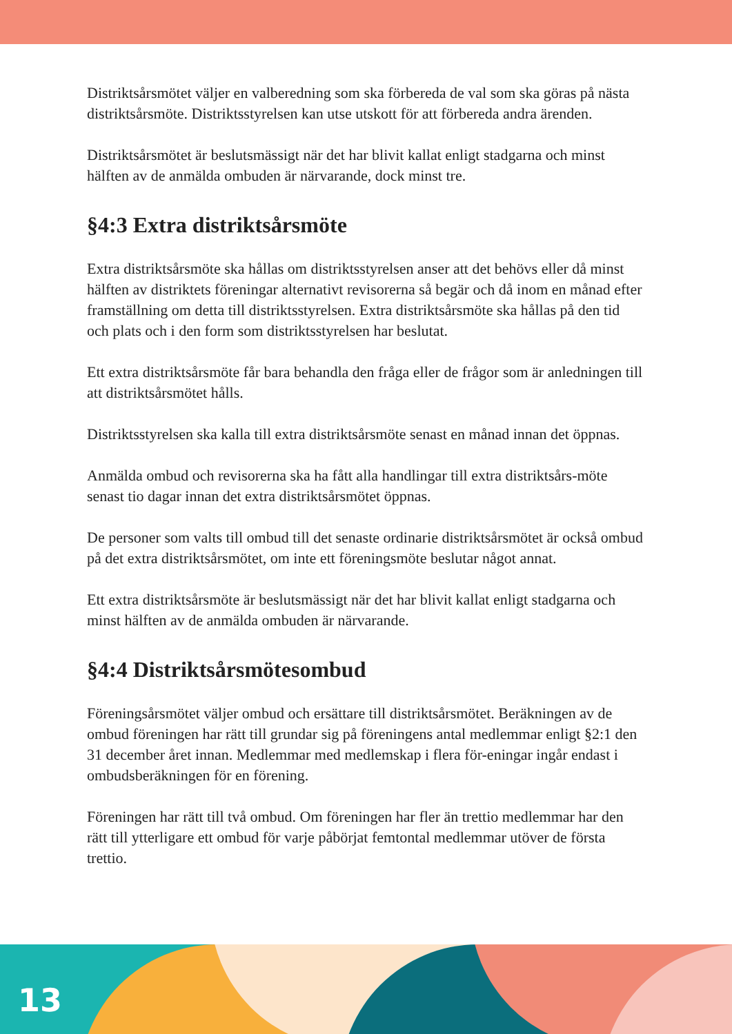Distriktsårsmötet väljer en valberedning som ska förbereda de val som ska göras på nästa distriktsårsmöte. Distriktsstyrelsen kan utse utskott för att förbereda andra ärenden.
Distriktsårsmötet är beslutsmässigt när det har blivit kallat enligt stadgarna och minst hälften av de anmälda ombuden är närvarande, dock minst tre.
§4:3 Extra distriktsårsmöte
Extra distriktsårsmöte ska hållas om distriktsstyrelsen anser att det behövs eller då minst hälften av distriktets föreningar alternativt revisorerna så begär och då inom en månad efter framställning om detta till distriktsstyrelsen. Extra distriktsårsmöte ska hållas på den tid och plats och i den form som distriktsstyrelsen har beslutat.
Ett extra distriktsårsmöte får bara behandla den fråga eller de frågor som är anledningen till att distriktsårsmötet hålls.
Distriktsstyrelsen ska kalla till extra distriktsårsmöte senast en månad innan det öppnas.
Anmälda ombud och revisorerna ska ha fått alla handlingar till extra distriktsårs-möte senast tio dagar innan det extra distriktsårsmötet öppnas.
De personer som valts till ombud till det senaste ordinarie distriktsårsmötet är också ombud på det extra distriktsårsmötet, om inte ett föreningsmöte beslutar något annat.
Ett extra distriktsårsmöte är beslutsmässigt när det har blivit kallat enligt stadgarna och minst hälften av de anmälda ombuden är närvarande.
§4:4 Distriktsårsmötesombud
Föreningsårsmötet väljer ombud och ersättare till distriktsårsmötet. Beräkningen av de ombud föreningen har rätt till grundar sig på föreningens antal medlemmar enligt §2:1 den 31 december året innan. Medlemmar med medlemskap i flera för-eningar ingår endast i ombudsberäkningen för en förening.
Föreningen har rätt till två ombud. Om föreningen har fler än trettio medlemmar har den rätt till ytterligare ett ombud för varje påbörjat femtontal medlemmar utöver de första trettio.
13